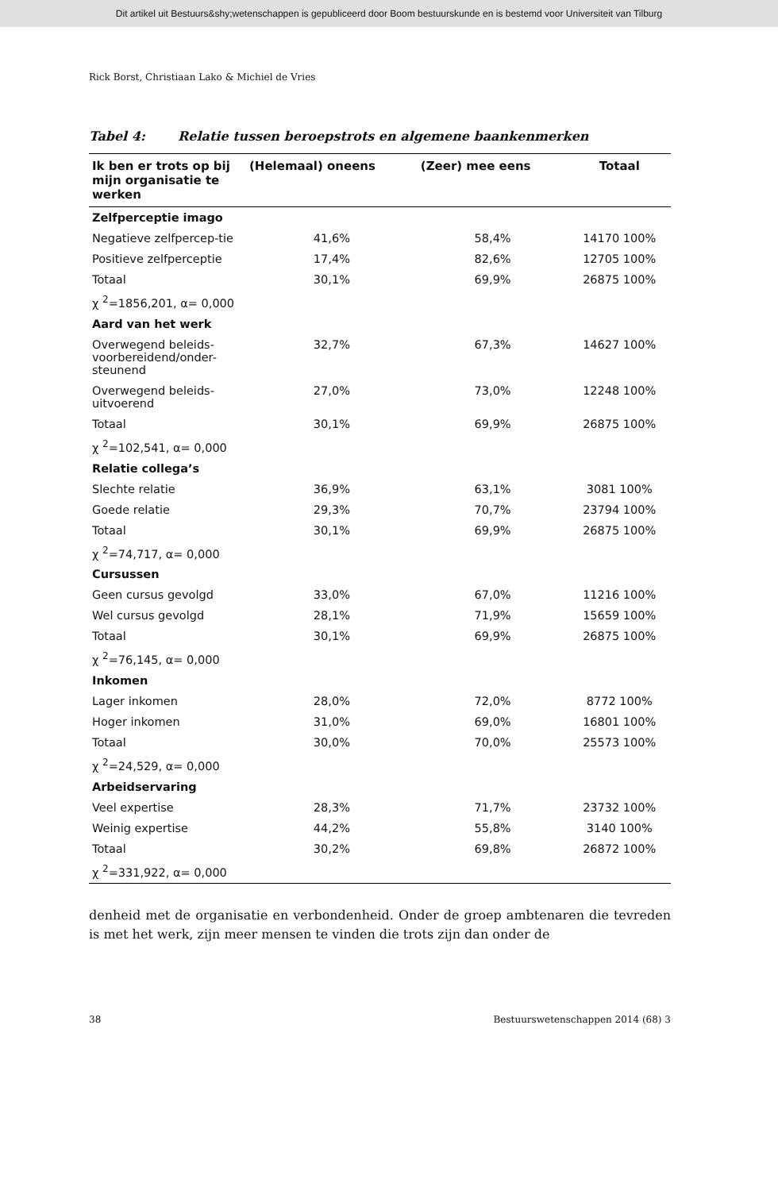Dit artikel uit Bestuurs&shy;wetenschappen is gepubliceerd door Boom bestuurskunde en is bestemd voor Universiteit van Tilburg
Rick Borst, Christiaan Lako & Michiel de Vries
Tabel 4: Relatie tussen beroepstrots en algemene baankenmerken
| Ik ben er trots op bij mijn organisatie te werken | (Helemaal) oneens | (Zeer) mee eens | Totaal |
| --- | --- | --- | --- |
| Zelfperceptie imago | | | |
| Negatieve zelfpercep-tie | 41,6% | 58,4% | 14170 100% |
| Positieve zelfperceptie | 17,4% | 82,6% | 12705 100% |
| Totaal | 30,1% | 69,9% | 26875 100% |
| χ <sup>2</sup>=1856,201, α= 0,000 | | | |
| Aard van het werk | | | |
| Overwegend beleids-voorbereidend/onder-steunend | 32,7% | 67,3% | 14627 100% |
| Overwegend beleids-uitvoerend | 27,0% | 73,0% | 12248 100% |
| Totaal | 30,1% | 69,9% | 26875 100% |
| χ <sup>2</sup>=102,541, α= 0,000 | | | |
| Relatie collega’s | | | |
| Slechte relatie | 36,9% | 63,1% | 3081 100% |
| Goede relatie | 29,3% | 70,7% | 23794 100% |
| Totaal | 30,1% | 69,9% | 26875 100% |
| χ <sup>2</sup>=74,717, α= 0,000 | | | |
| Cursussen | | | |
| Geen cursus gevolgd | 33,0% | 67,0% | 11216 100% |
| Wel cursus gevolgd | 28,1% | 71,9% | 15659 100% |
| Totaal | 30,1% | 69,9% | 26875 100% |
| χ <sup>2</sup>=76,145, α= 0,000 | | | |
| Inkomen | | | |
| Lager inkomen | 28,0% | 72,0% | 8772 100% |
| Hoger inkomen | 31,0% | 69,0% | 16801 100% |
| Totaal | 30,0% | 70,0% | 25573 100% |
| χ <sup>2</sup>=24,529, α= 0,000 | | | |
| Arbeidservaring | | | |
| Veel expertise | 28,3% | 71,7% | 23732 100% |
| Weinig expertise | 44,2% | 55,8% | 3140 100% |
| Totaal | 30,2% | 69,8% | 26872 100% |
| χ <sup>2</sup>=331,922, α= 0,000 | | | |
denheid met de organisatie en verbondenheid. Onder de groep ambtenaren die tevreden is met het werk, zijn meer mensen te vinden die trots zijn dan onder de
38 Bestuurswetenschappen 2014 (68) 3